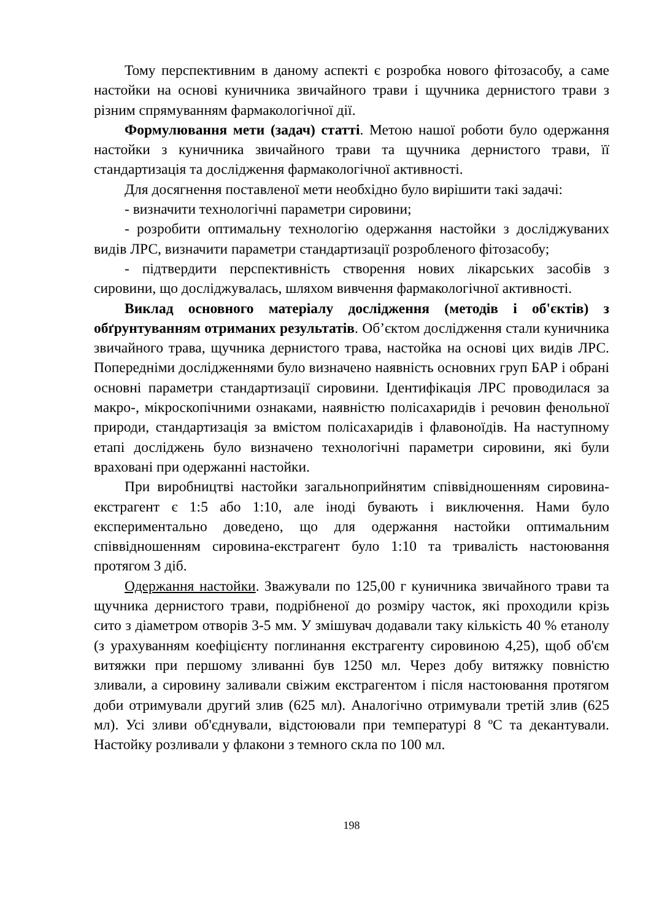Тому перспективним в даному аспекті є розробка нового фітозасобу, а саме настойки на основі куничника звичайного трави і щучника дернистого трави з різним спрямуванням фармакологічної дії.
Формулювання мети (задач) статті. Метою нашої роботи було одержання настойки з куничника звичайного трави та щучника дернистого трави, її стандартизація та дослідження фармакологічної активності.
Для досягнення поставленої мети необхідно було вирішити такі задачі:
- визначити технологічні параметри сировини;
- розробити оптимальну технологію одержання настойки з досліджуваних видів ЛРС, визначити параметри стандартизації розробленого фітозасобу;
- підтвердити перспективність створення нових лікарських засобів з сировини, що досліджувалась, шляхом вивчення фармакологічної активності.
Виклад основного матеріалу дослідження (методів і об'єктів) з обґрунтуванням отриманих результатів. Об’єктом дослідження стали куничника звичайного трава, щучника дернистого трава, настойка на основі цих видів ЛРС. Попередніми дослідженнями було визначено наявність основних груп БАР і обрані основні параметри стандартизації сировини. Ідентифікація ЛРС проводилася за макро-, мікроскопічними ознаками, наявністю полісахаридів і речовин фенольної природи, стандартизація за вмістом полісахаридів і флавоноїдів. На наступному етапі досліджень було визначено технологічні параметри сировини, які були враховані при одержанні настойки.
При виробництві настойки загальноприйнятим співвідношенням сировина-екстрагент є 1:5 або 1:10, але іноді бувають і виключення. Нами було експериментально доведено, що для одержання настойки оптимальним співвідношенням сировина-екстрагент було 1:10 та тривалість настоювання протягом 3 діб.
Одержання настойки. Зважували по 125,00 г куничника звичайного трави та щучника дернистого трави, подрібненої до розміру часток, які проходили крізь сито з діаметром отворів 3-5 мм. У змішувач додавали таку кількість 40 % етанолу (з урахуванням коефіцієнту поглинання екстрагенту сировиною 4,25), щоб об'єм витяжки при першому зливанні був 1250 мл. Через добу витяжку повністю зливали, а сировину заливали свіжим екстрагентом і після настоювання протягом доби отримували другий злив (625 мл). Аналогічно отримували третій злив (625 мл). Усі зливи об'єднували, відстоювали при температурі 8 ºС та декантували. Настойку розливали у флакони з темного скла по 100 мл.
198